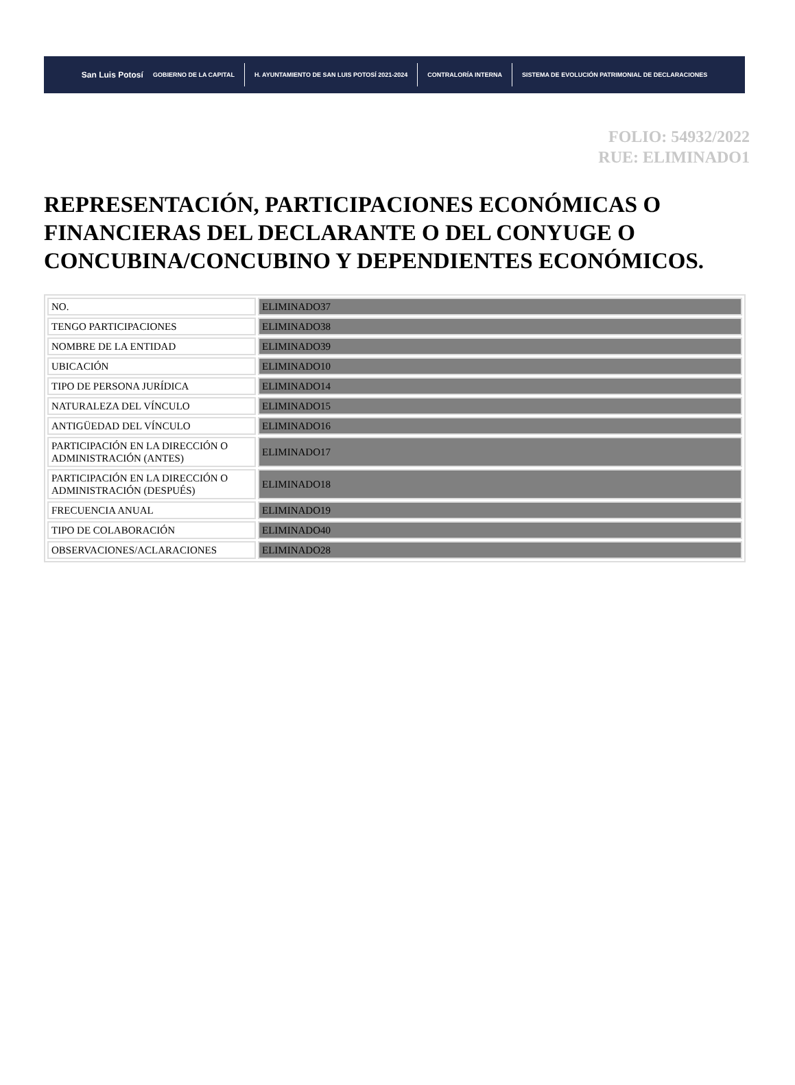San Luis Potosí GOBIERNO DE LA CAPITAL H. AYUNTAMIENTO DE SAN LUIS POTOSÍ 2021-2024 CONTRALORÍA INTERNA SISTEMA DE EVOLUCIÓN PATRIMONIAL DE DECLARACIONES
FOLIO: 54932/2022
RUE: ELIMINADO1
REPRESENTACIÓN, PARTICIPACIONES ECONÓMICAS O FINANCIERAS DEL DECLARANTE O DEL CONYUGE O CONCUBINA/CONCUBINO Y DEPENDIENTES ECONÓMICOS.
| NO. | ELIMINADO37 |
| TENGO PARTICIPACIONES | ELIMINADO38 |
| NOMBRE DE LA ENTIDAD | ELIMINADO39 |
| UBICACIÓN | ELIMINADO10 |
| TIPO DE PERSONA JURÍDICA | ELIMINADO14 |
| NATURALEZA DEL VÍNCULO | ELIMINADO15 |
| ANTIGÜEDAD DEL VÍNCULO | ELIMINADO16 |
| PARTICIPACIÓN EN LA DIRECCIÓN O ADMINISTRACIÓN (ANTES) | ELIMINADO17 |
| PARTICIPACIÓN EN LA DIRECCIÓN O ADMINISTRACIÓN (DESPUÉS) | ELIMINADO18 |
| FRECUENCIA ANUAL | ELIMINADO19 |
| TIPO DE COLABORACIÓN | ELIMINADO40 |
| OBSERVACIONES/ACLARACIONES | ELIMINADO28 |